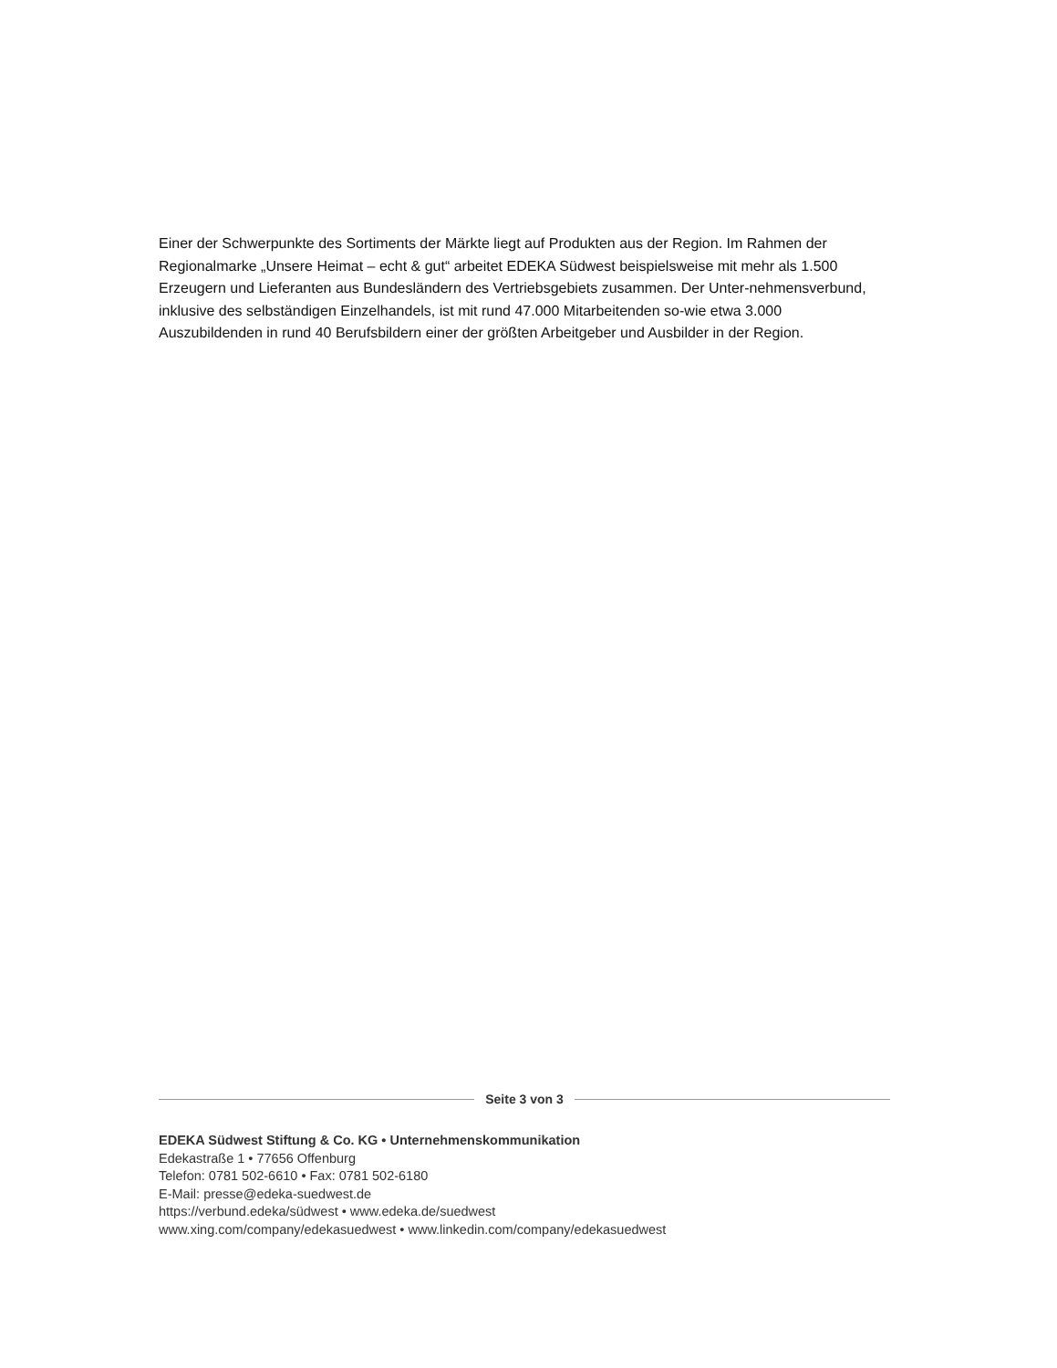Einer der Schwerpunkte des Sortiments der Märkte liegt auf Produkten aus der Region. Im Rahmen der Regionalmarke „Unsere Heimat – echt & gut“ arbeitet EDEKA Südwest beispielsweise mit mehr als 1.500 Erzeugern und Lieferanten aus Bundesländern des Vertriebsgebiets zusammen. Der Unter-nehmensverbund, inklusive des selbständigen Einzelhandels, ist mit rund 47.000 Mitarbeitenden so-wie etwa 3.000 Auszubildenden in rund 40 Berufsbildern einer der größten Arbeitgeber und Ausbilder in der Region.
Seite 3 von 3
EDEKA Südwest Stiftung & Co. KG • Unternehmenskommunikation
Edekastraße 1 • 77656 Offenburg
Telefon: 0781 502-6610 • Fax: 0781 502-6180
E-Mail: presse@edeka-suedwest.de
https://verbund.edeka/südwest • www.edeka.de/suedwest
www.xing.com/company/edekasuedwest • www.linkedin.com/company/edekasuedwest